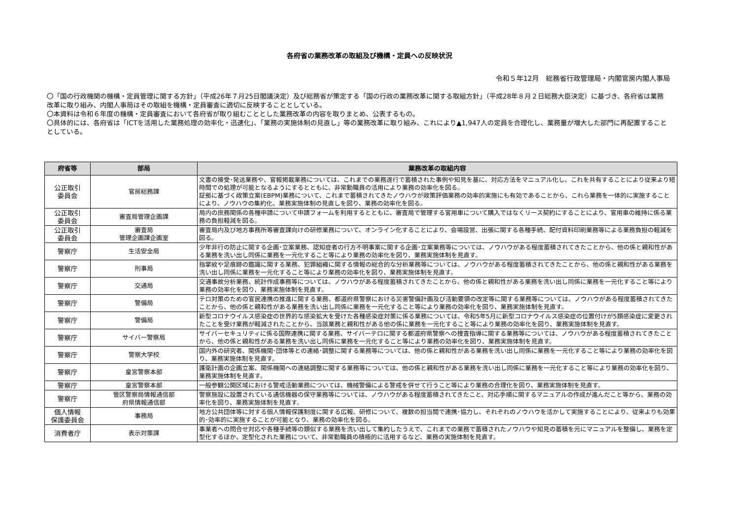各府省の業務改革の取組及び機構・定員への反映状況
令和５年12月　総務省行政管理局・内閣官房内閣人事局
〇「国の行政機関の機構・定員管理に関する方針」（平成26年７月25日閣議決定）及び総務省が策定する「国の行政の業務改革に関する取組方針」（平成28年８月２日総務大臣決定）に基づき、各府省は業務改革に取り組み、内閣人事局はその取組を機構・定員審査に適切に反映することとしている。
〇本資料は令和６年度の機構・定員審査において各府省が取り組むこととした業務改革の内容を取りまとめ、公表するもの。
〇具体的には、各府省は「ICTを活用した業務処理の効率化・迅速化」、「業務の実施体制の見直し」等の業務改革に取り組み、これにより▲1,947人の定員を合理化し、業務量が増大した部門に再配置することとしている。
| 府省等 | 部局 | 業務改革の取組内容 |
| --- | --- | --- |
| 公正取引 委員会 | 官房総務課 | 文書の接受･発送業務や、官報掲載業務については、これまでの業務遂行で蓄積された事例や知見を基に、対応方法をマニュアル化し、これを共有することにより従来より短時間での処理が可能となるようにするとともに、非常勤職員の活用により業務の効率化を図る。 証拠に基づく政策立案(EBPM)業務について、これまで蓄積されてきたノウハウが政策評価業務の効率的実施にも有効であることから、これら業務を一体的に実施することにより、ノウハウの集約化、業務実施体制の見直しを図り、業務の効率化を図る。 |
| 公正取引 委員会 | 審査局管理企画課 | 局内の庶務関係の各種申請について申請フォームを利用するとともに、審査局で管理する官用車について購入ではなくリース契約にすることにより、官用車の維持に係る業務の負担軽減を図る。 |
| 公正取引 委員会 | 審査局 管理企画課企画室 | 審査局内及び地方事務所等審査課向けの研修業務について、オンライン化することにより、会場設営、出張に関する各種手続、配付資料印刷業務等による業務負担の軽減を図る。 |
| 警察庁 | 生活安全局 | 少年非行の防止に関する企画･立案業務、認知症者の行方不明事案に関する企画･立案業務等については、ノウハウがある程度蓄積されてきたことから、他の係と親和性がある業務を洗い出し同係に業務を一元化すること等により業務の効率化を図り、業務実施体制を見直す。 |
| 警察庁 | 刑事局 | 指掌紋や足痕跡の鑑識に関する業務、犯罪組織に関する情報の総合的な分析業務等については、ノウハウがある程度蓄積されてきたことから、他の係と親和性がある業務を洗い出し同係に業務を一元化すること等により業務の効率化を図り、業務実施体制を見直す。 |
| 警察庁 | 交通局 | 交通事故分析業務、統計作成事務等については、ノウハウがある程度蓄積されてきたことから、他の係と親和性がある業務を洗い出し同係に業務を一元化すること等により業務の効率化を図り、業務実施体制を見直す。 |
| 警察庁 | 警備局 | テロ対策のための官民連携の推進に関する業務、都道府県警察における災害警備計画及び活動要領の改定等に関する業務等については、ノウハウがある程度蓄積されてきたことから、他の係と親和性がある業務を洗い出し同係に業務を一元化すること等により業務の効率化を図り、業務実施体制を見直す。 |
| 警察庁 | 警備局 | 新型コロナウイルス感染症の世界的な感染拡大を受けた各種感染症対策に係る業務については、令和5年5月に新型コロナウイルス感染症の位置付けが5類感染症に変更されたことを受け業務が軽減されたことから、当該業務と親和性がある他の係に業務を一元化すること等により業務の効率化を図り、業務実施体制を見直す。 |
| 警察庁 | サイバー警察局 | サイバーセキュリティに係る国際連携に関する業務、サイバーテロに関する都道府県警察への捜査指導に関する業務等については、ノウハウがある程度蓄積されてきたことから、他の係と親和性がある業務を洗い出し同係に業務を一元化すること等により業務の効率化を図り、業務実施体制を見直す。 |
| 警察庁 | 警察大学校 | 国内外の研究者、関係機関･団体等との連絡･調整に関する業務等については、他の係と親和性がある業務を洗い出し同係に業務を一元化すること等により業務の効率化を図り、業務実施体制を見直す。 |
| 警察庁 | 皇宮警察本部 | 護衛計画の企画立案、関係機関への連絡調整に関する業務等については、他の係と親和性がある業務を洗い出し同係に業務を一元化すること等により業務の効率化を図り、業務実施体制を見直す。 |
| 警察庁 | 皇宮警察本部 | 一般参観公開区域における警戒活動業務については、機械警備による警戒を併せて行うこと等により業務の合理化を図り、業務実施体制を見直す。 |
| 警察庁 | 管区警察局情報通信部 府県情報通信部 | 警察施設に設置されている通信機器の保守業務等については、ノウハウがある程度蓄積されてきたこと、対応手順に関するマニュアルの作成が進んだこと等から、業務の効率化を図り、業務実施体制を見直す。 |
| 個人情報 保護委員会 | 事務局 | 地方公共団体等に対する個人情報保護制度に関する広報、研修について、複数の担当間で連携･協力し、それぞれのノウハウを活かして実施することにより、従来よりも効果的･効率的に実施することが可能となり、業務の効率化を図る。 |
| 消費者庁 | 表示対策課 | 事業者への問合せ対応や各種手続等の類似する業務を洗い出して集約したうえで、これまでの業務で蓄積されたノウハウや知見の蓄積を元にマニュアルを整備し、業務を定型化するほか、定型化された業務について、非常勤職員の積極的に活用するなど、業務の実施体制を見直す。 |